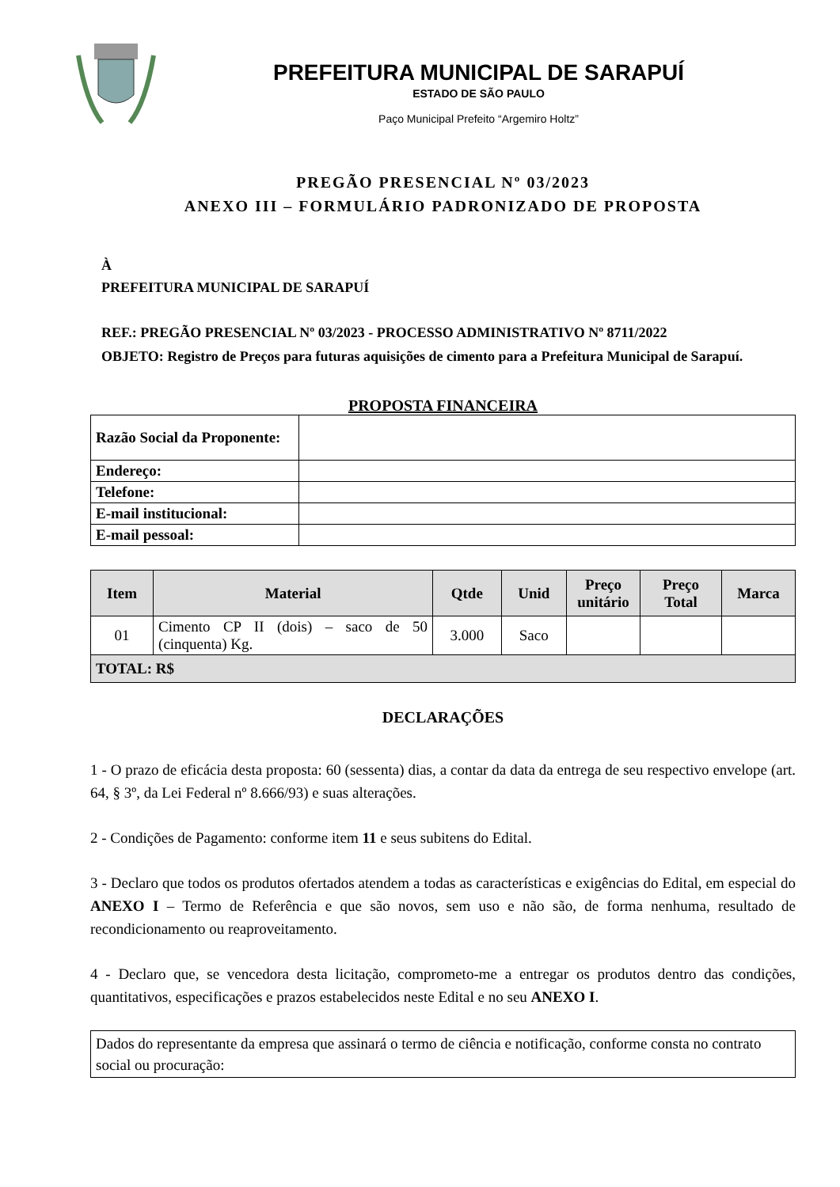PREFEITURA MUNICIPAL DE SARAPUÍ
ESTADO DE SÃO PAULO
Paço Municipal Prefeito “Argemiro Holtz”
PREGÃO PRESENCIAL Nº 03/2023
ANEXO III – FORMULÁRIO PADRONIZADO DE PROPOSTA
À
PREFEITURA MUNICIPAL DE SARAPUÍ
REF.: PREGÃO PRESENCIAL Nº 03/2023 - PROCESSO ADMINISTRATIVO Nº 8711/2022
OBJETO: Registro de Preços para futuras aquisições de cimento para a Prefeitura Municipal de Sarapuí.
PROPOSTA FINANCEIRA
| Razão Social da Proponente: | |
| Endereço: | |
| Telefone: | |
| E-mail institucional: | |
| E-mail pessoal: | |
| Item | Material | Qtde | Unid | Preço unitário | Preço Total | Marca |
| --- | --- | --- | --- | --- | --- | --- |
| 01 | Cimento CP II (dois) – saco de 50 (cinquenta) Kg. | 3.000 | Saco | | | |
| TOTAL: R$ | | | | | | |
DECLARAÇÕES
1 - O prazo de eficácia desta proposta: 60 (sessenta) dias, a contar da data da entrega de seu respectivo envelope (art. 64, § 3º, da Lei Federal nº 8.666/93) e suas alterações.
2 - Condições de Pagamento: conforme item 11 e seus subitens do Edital.
3 - Declaro que todos os produtos ofertados atendem a todas as características e exigências do Edital, em especial do ANEXO I – Termo de Referência e que são novos, sem uso e não são, de forma nenhuma, resultado de recondicionamento ou reaproveitamento.
4 - Declaro que, se vencedora desta licitação, comprometo-me a entregar os produtos dentro das condições, quantitativos, especificações e prazos estabelecidos neste Edital e no seu ANEXO I.
Dados do representante da empresa que assinará o termo de ciência e notificação, conforme consta no contrato social ou procuração: